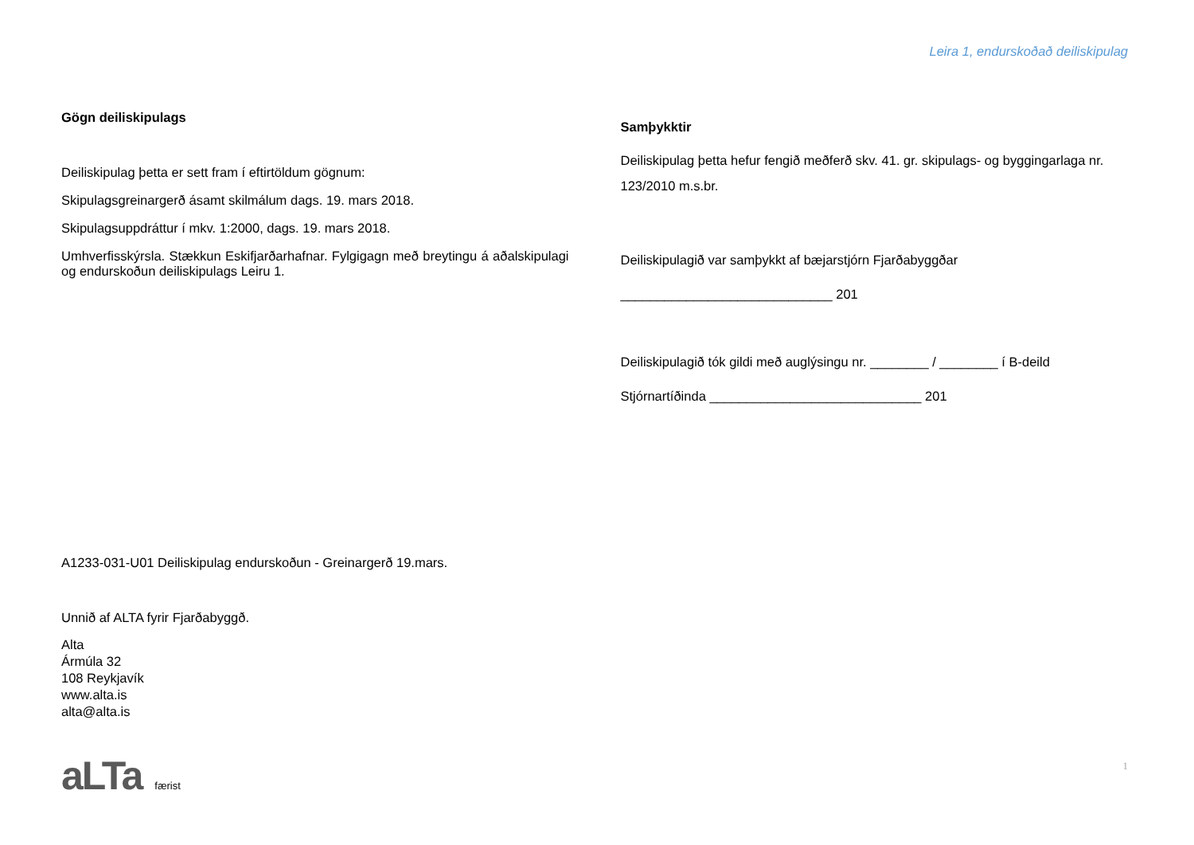Leira 1, endurskoðað deiliskipulag
Gögn deiliskipulags
Deiliskipulag þetta er sett fram í eftirtöldum gögnum:
Skipulagsgreinargerð ásamt skilmálum dags. 19. mars 2018.
Skipulagsuppdráttur í mkv. 1:2000, dags. 19. mars 2018.
Umhverfisskýrsla. Stækkun Eskifjarðarhafnar. Fylgigagn með breytingu á aðalskipulagi og endurskoðun deiliskipulags Leiru 1.
Samþykktir
Deiliskipulag þetta hefur fengið meðferð skv. 41. gr. skipulags- og byggingarlaga nr. 123/2010 m.s.br.
Deiliskipulagið var samþykkt af bæjarstjórn Fjarðabyggðar
_____________________________ 201
Deiliskipulagið tók gildi með auglýsingu nr. ________ / ________ í B-deild
Stjórnartíðinda _____________________________ 201
A1233-031-U01 Deiliskipulag endurskoðun - Greinargerð 19.mars.
Unnið af ALTA fyrir Fjarðabyggð.
Alta
Ármúla 32
108 Reykjavík
www.alta.is
alta@alta.is
aLTa færist 1